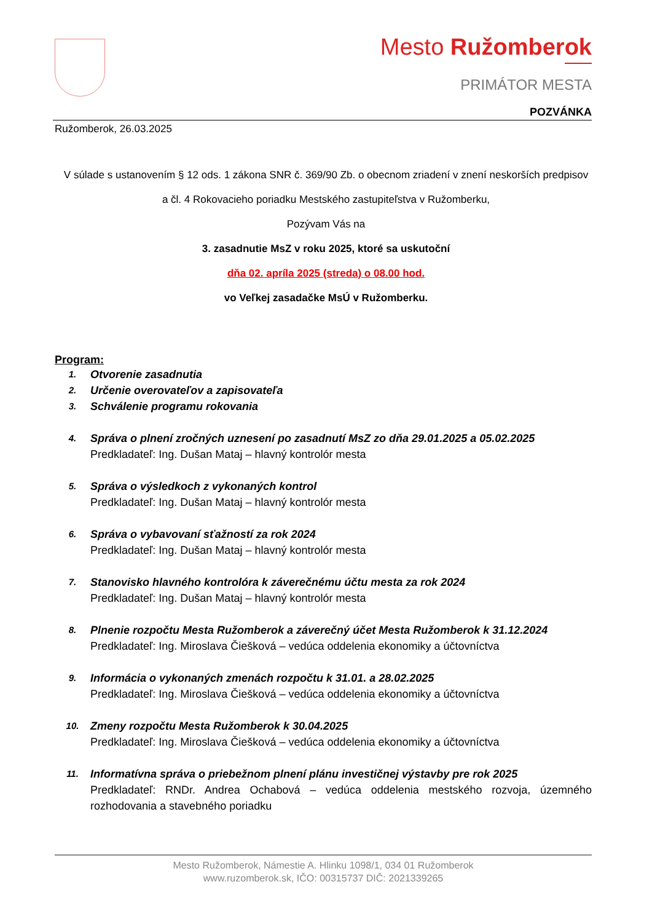Mesto Ružomberok
PRIMÁTOR MESTA
POZVÁNKA
Ružomberok, 26.03.2025
V súlade s ustanovením § 12 ods. 1 zákona SNR č. 369/90 Zb. o obecnom zriadení v znení neskorších predpisov a čl. 4 Rokovacieho poriadku Mestského zastupiteľstva v Ružomberku,
Pozývam Vás na
3. zasadnutie MsZ v roku 2025, ktoré sa uskutoční
dňa 02. apríla 2025 (streda) o 08.00 hod.
vo Veľkej zasadačke MsÚ v Ružomberku.
Program:
1. Otvorenie zasadnutia
2. Určenie overovateľov a zapisovateľa
3. Schválenie programu rokovania
4. Správa o plnení zročných uznesení po zasadnutí MsZ zo dňa 29.01.2025 a 05.02.2025
Predkladateľ: Ing. Dušan Mataj – hlavný kontrolór mesta
5. Správa o výsledkoch z vykonaných kontrol
Predkladateľ: Ing. Dušan Mataj – hlavný kontrolór mesta
6. Správa o vybavovaní sťažností za rok 2024
Predkladateľ: Ing. Dušan Mataj – hlavný kontrolór mesta
7. Stanovisko hlavného kontrolóra k záverečnému účtu mesta za rok 2024
Predkladateľ: Ing. Dušan Mataj – hlavný kontrolór mesta
8. Plnenie rozpočtu Mesta Ružomberok a záverečný účet Mesta Ružomberok k 31.12.2024
Predkladateľ: Ing. Miroslava Čiešková – vedúca oddelenia ekonomiky a účtovníctva
9. Informácia o vykonaných zmenách rozpočtu k 31.01. a 28.02.2025
Predkladateľ: Ing. Miroslava Čiešková – vedúca oddelenia ekonomiky a účtovníctva
10. Zmeny rozpočtu Mesta Ružomberok k 30.04.2025
Predkladateľ: Ing. Miroslava Čiešková – vedúca oddelenia ekonomiky a účtovníctva
11. Informatívna správa o priebežnom plnení plánu investičnej výstavby pre rok 2025
Predkladateľ: RNDr. Andrea Ochabová – vedúca oddelenia mestského rozvoja, územného rozhodovania a stavebného poriadku
Mesto Ružomberok, Námestie A. Hlinku 1098/1, 034 01 Ružomberok
www.ruzomberok.sk, IČO: 00315737 DIČ: 2021339265